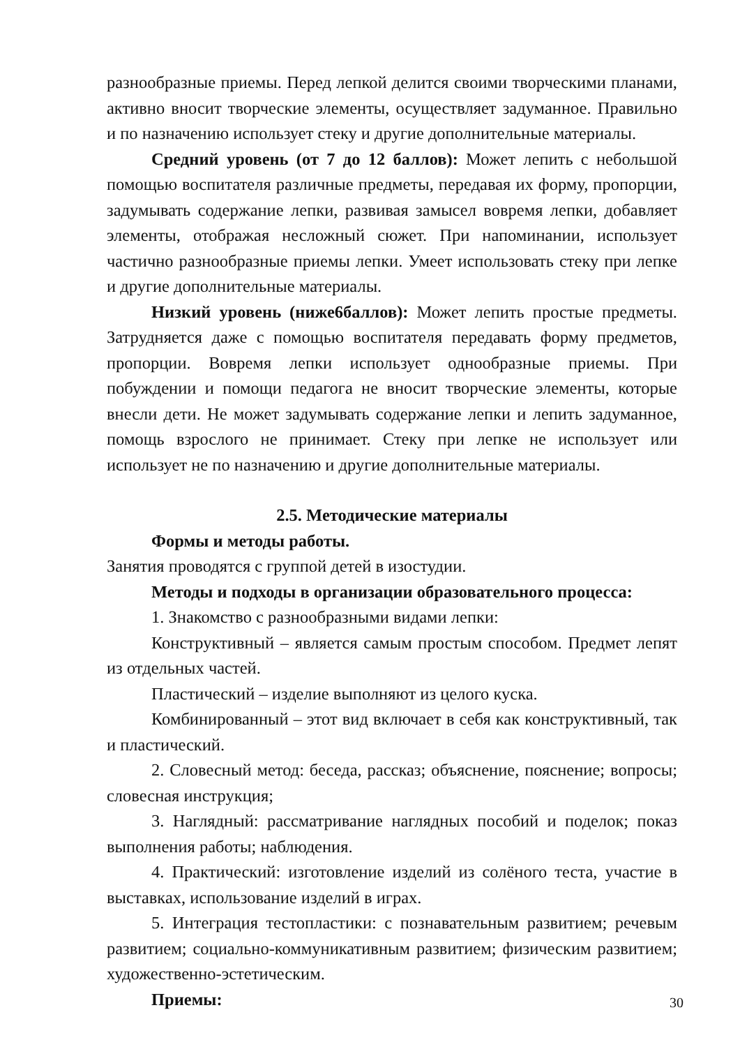разнообразные приемы. Перед лепкой делится своими творческими планами, активно вносит творческие элементы, осуществляет задуманное. Правильно и по назначению использует стеку и другие дополнительные материалы.
Средний уровень (от 7 до 12 баллов): Может лепить с небольшой помощью воспитателя различные предметы, передавая их форму, пропорции, задумывать содержание лепки, развивая замысел вовремя лепки, добавляет элементы, отображая несложный сюжет. При напоминании, использует частично разнообразные приемы лепки. Умеет использовать стеку при лепке и другие дополнительные материалы.
Низкий уровень (ниже6баллов): Может лепить простые предметы. Затрудняется даже с помощью воспитателя передавать форму предметов, пропорции. Вовремя лепки использует однообразные приемы. При побуждении и помощи педагога не вносит творческие элементы, которые внесли дети. Не может задумывать содержание лепки и лепить задуманное, помощь взрослого не принимает. Стеку при лепке не использует или использует не по назначению и другие дополнительные материалы.
2.5. Методические материалы
Формы и методы работы.
Занятия проводятся с группой детей в изостудии.
Методы и подходы в организации образовательного процесса:
1. Знакомство с разнообразными видами лепки:
Конструктивный – является самым простым способом. Предмет лепят из отдельных частей.
Пластический – изделие выполняют из целого куска.
Комбинированный – этот вид включает в себя как конструктивный, так и пластический.
2. Словесный метод: беседа, рассказ; объяснение, пояснение; вопросы; словесная инструкция;
3. Наглядный: рассматривание наглядных пособий и поделок; показ выполнения работы; наблюдения.
4. Практический: изготовление изделий из солёного теста, участие в выставках, использование изделий в играх.
5. Интеграция тестопластики: с познавательным развитием; речевым развитием; социально-коммуникативным развитием; физическим развитием; художественно-эстетическим.
Приемы:
30